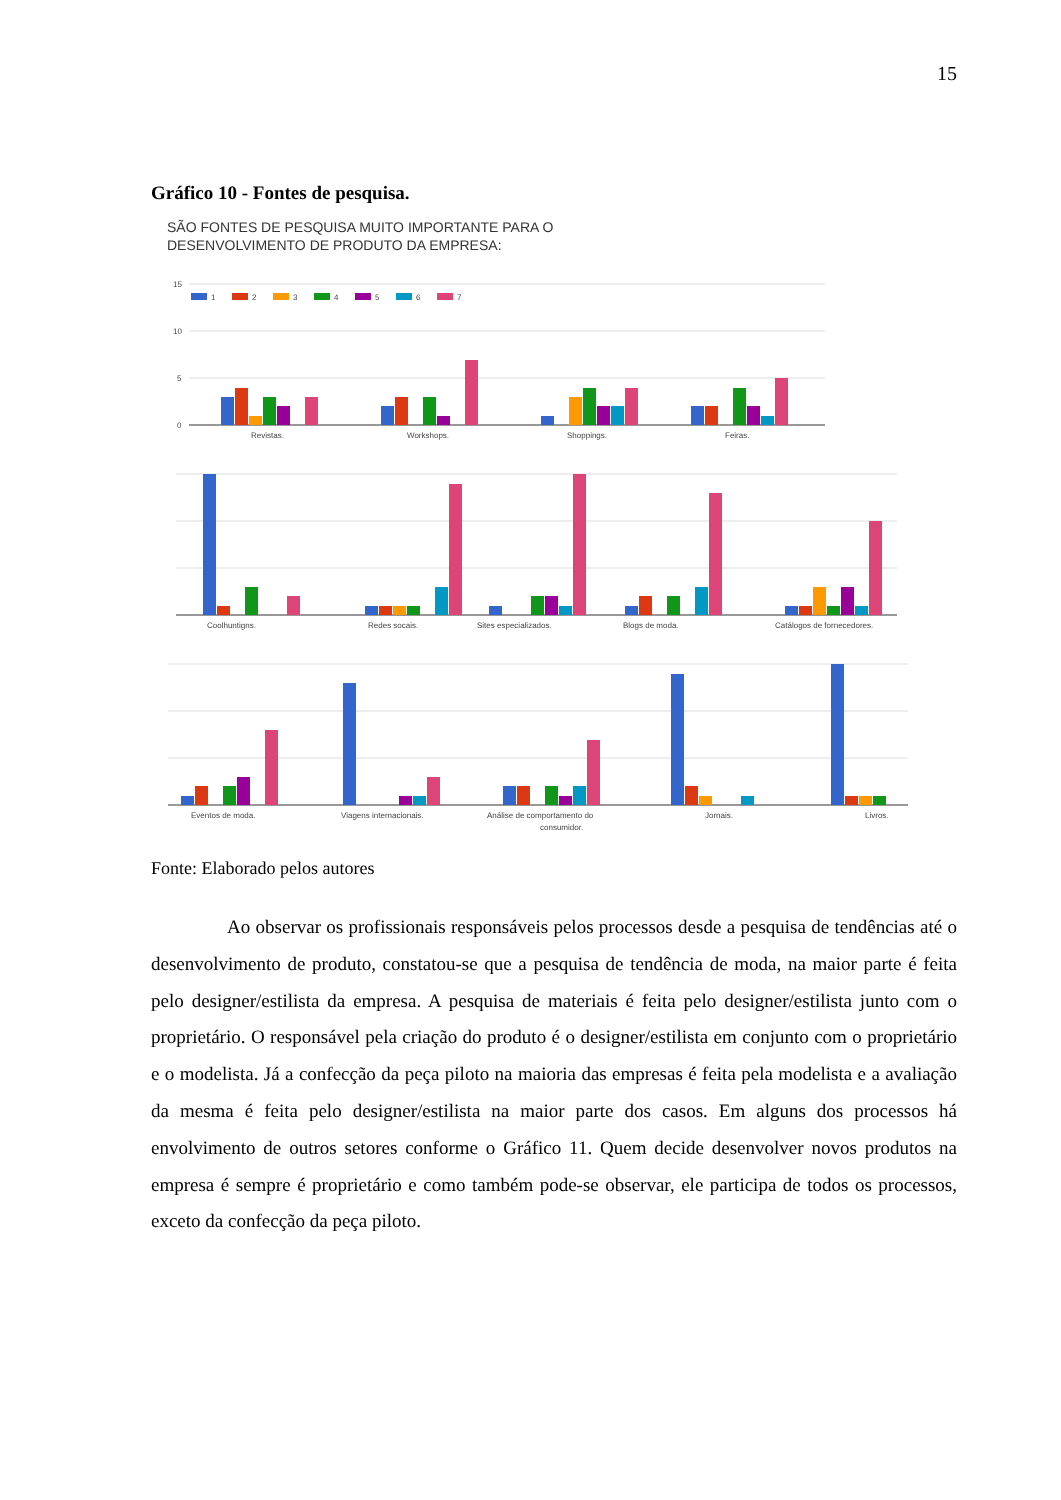15
Gráfico 10 - Fontes de pesquisa.
SÃO FONTES DE PESQUISA MUITO IMPORTANTE PARA O
DESENVOLVIMENTO DE PRODUTO DA EMPRESA:
15
10
5
0
1
2
3
4
5
6
7
Revistas.
Workshops.
Shoppings.
Feiras.
Coolhuntigns.
Redes socais.
Sites especializados.
Blogs de moda.
Catálogos de fornecedores.
Eventos de moda.
Viagens internacionais.
Análise de comportamento do
consumidor.
Jornais.
Livros.
Fonte: Elaborado pelos autores
Ao observar os profissionais responsáveis pelos processos desde a pesquisa de tendências até o desenvolvimento de produto, constatou-se que a pesquisa de tendência de moda, na maior parte é feita pelo designer/estilista da empresa. A pesquisa de materiais é feita pelo designer/estilista junto com o proprietário. O responsável pela criação do produto é o designer/estilista em conjunto com o proprietário e o modelista. Já a confecção da peça piloto na maioria das empresas é feita pela modelista e a avaliação da mesma é feita pelo designer/estilista na maior parte dos casos. Em alguns dos processos há envolvimento de outros setores conforme o Gráfico 11. Quem decide desenvolver novos produtos na empresa é sempre é proprietário e como também pode-se observar, ele participa de todos os processos, exceto da confecção da peça piloto.